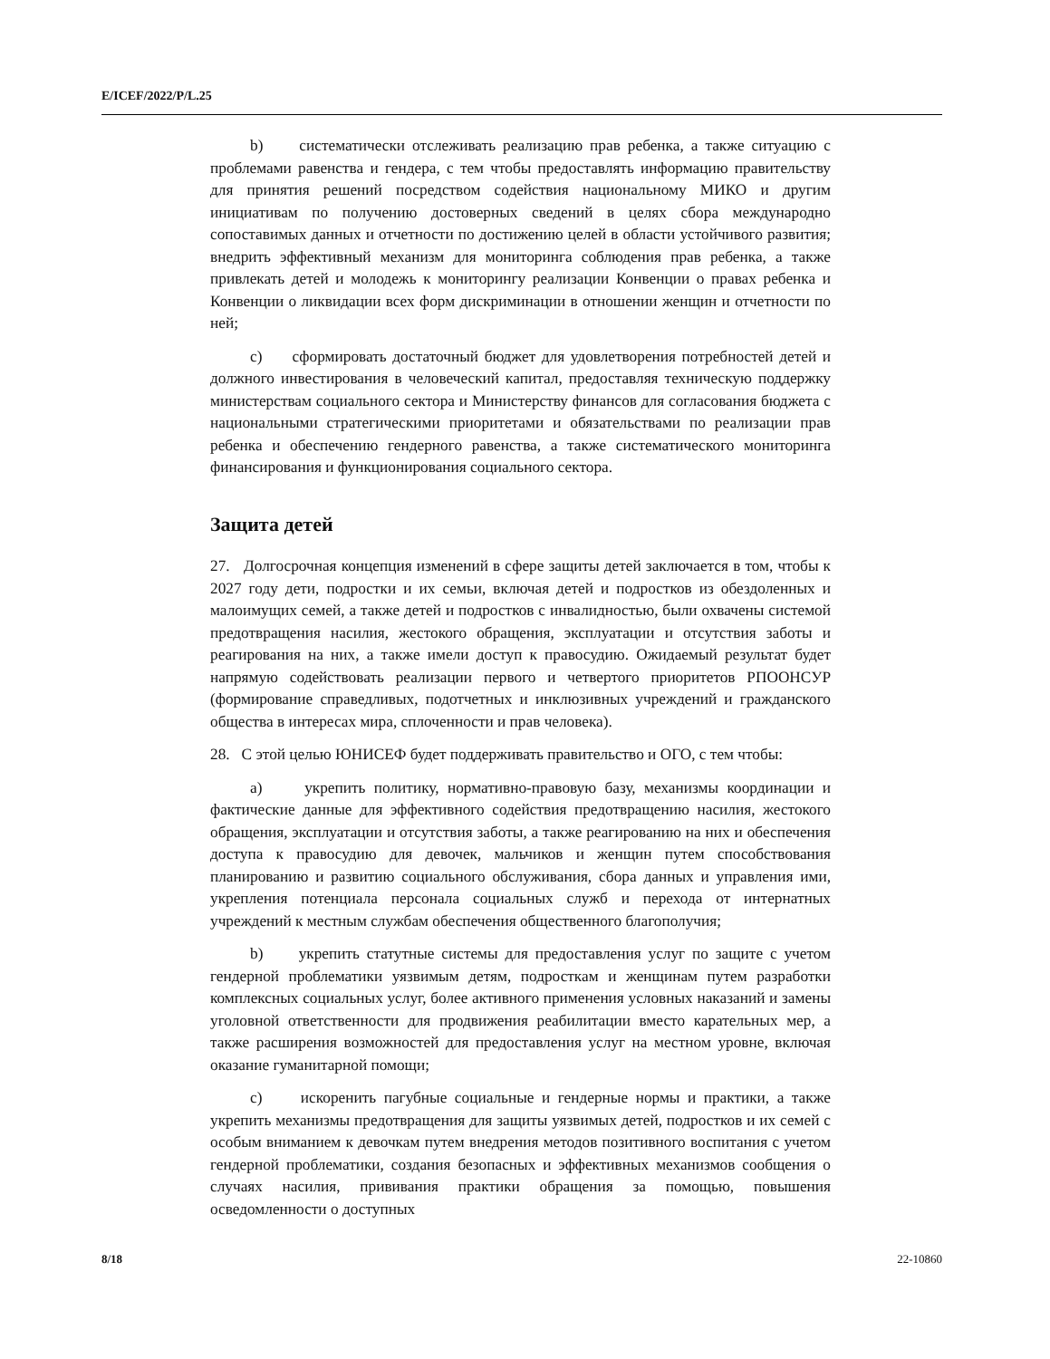E/ICEF/2022/P/L.25
b) систематически отслеживать реализацию прав ребенка, а также ситуацию с проблемами равенства и гендера, с тем чтобы предоставлять информацию правительству для принятия решений посредством содействия национальному МИКО и другим инициативам по получению достоверных сведений в целях сбора международно сопоставимых данных и отчетности по достижению целей в области устойчивого развития; внедрить эффективный механизм для мониторинга соблюдения прав ребенка, а также привлекать детей и молодежь к мониторингу реализации Конвенции о правах ребенка и Конвенции о ликвидации всех форм дискриминации в отношении женщин и отчетности по ней;
c) сформировать достаточный бюджет для удовлетворения потребностей детей и должного инвестирования в человеческий капитал, предоставляя техническую поддержку министерствам социального сектора и Министерству финансов для согласования бюджета с национальными стратегическими приоритетами и обязательствами по реализации прав ребенка и обеспечению гендерного равенства, а также систематического мониторинга финансирования и функционирования социального сектора.
Защита детей
27. Долгосрочная концепция изменений в сфере защиты детей заключается в том, чтобы к 2027 году дети, подростки и их семьи, включая детей и подростков из обездоленных и малоимущих семей, а также детей и подростков с инвалидностью, были охвачены системой предотвращения насилия, жестокого обращения, эксплуатации и отсутствия заботы и реагирования на них, а также имели доступ к правосудию. Ожидаемый результат будет напрямую содействовать реализации первого и четвертого приоритетов РПООНСУР (формирование справедливых, подотчетных и инклюзивных учреждений и гражданского общества в интересах мира, сплоченности и прав человека).
28. С этой целью ЮНИСЕФ будет поддерживать правительство и ОГО, с тем чтобы:
a) укрепить политику, нормативно-правовую базу, механизмы координации и фактические данные для эффективного содействия предотвращению насилия, жестокого обращения, эксплуатации и отсутствия заботы, а также реагированию на них и обеспечения доступа к правосудию для девочек, мальчиков и женщин путем способствования планированию и развитию социального обслуживания, сбора данных и управления ими, укрепления потенциала персонала социальных служб и перехода от интернатных учреждений к местным службам обеспечения общественного благополучия;
b) укрепить статутные системы для предоставления услуг по защите с учетом гендерной проблематики уязвимым детям, подросткам и женщинам путем разработки комплексных социальных услуг, более активного применения условных наказаний и замены уголовной ответственности для продвижения реабилитации вместо карательных мер, а также расширения возможностей для предоставления услуг на местном уровне, включая оказание гуманитарной помощи;
c) искоренить пагубные социальные и гендерные нормы и практики, а также укрепить механизмы предотвращения для защиты уязвимых детей, подростков и их семей с особым вниманием к девочкам путем внедрения методов позитивного воспитания с учетом гендерной проблематики, создания безопасных и эффективных механизмов сообщения о случаях насилия, прививания практики обращения за помощью, повышения осведомленности о доступных
8/18 22-10860